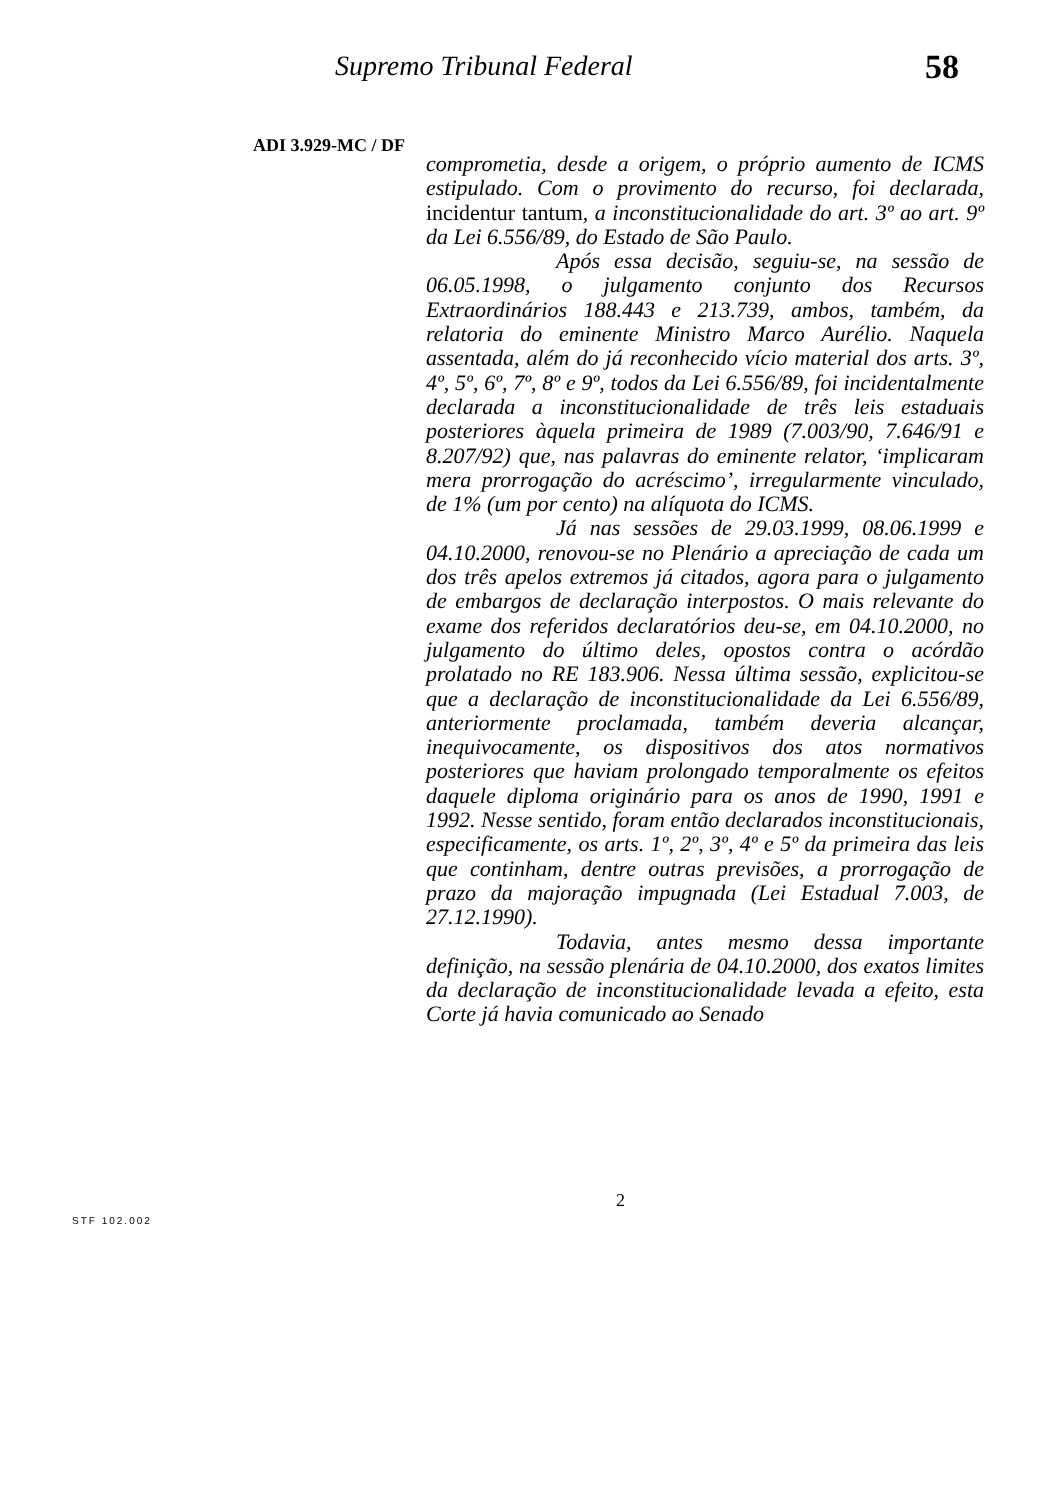Supremo Tribunal Federal 58
ADI 3.929-MC / DF
comprometia, desde a origem, o próprio aumento de ICMS estipulado. Com o provimento do recurso, foi declarada, incidentur tantum, a inconstitucionalidade do art. 3º ao art. 9º da Lei 6.556/89, do Estado de São Paulo.
Após essa decisão, seguiu-se, na sessão de 06.05.1998, o julgamento conjunto dos Recursos Extraordinários 188.443 e 213.739, ambos, também, da relatoria do eminente Ministro Marco Aurélio. Naquela assentada, além do já reconhecido vício material dos arts. 3º, 4º, 5º, 6º, 7º, 8º e 9º, todos da Lei 6.556/89, foi incidentalmente declarada a inconstitucionalidade de três leis estaduais posteriores àquela primeira de 1989 (7.003/90, 7.646/91 e 8.207/92) que, nas palavras do eminente relator, ‘implicaram mera prorrogação do acréscimo’, irregularmente vinculado, de 1% (um por cento) na alíquota do ICMS.
Já nas sessões de 29.03.1999, 08.06.1999 e 04.10.2000, renovou-se no Plenário a apreciação de cada um dos três apelos extremos já citados, agora para o julgamento de embargos de declaração interpostos. O mais relevante do exame dos referidos declaratórios deu-se, em 04.10.2000, no julgamento do último deles, opostos contra o acórdão prolatado no RE 183.906. Nessa última sessão, explicitou-se que a declaração de inconstitucionalidade da Lei 6.556/89, anteriormente proclamada, também deveria alcançar, inequivocamente, os dispositivos dos atos normativos posteriores que haviam prolongado temporalmente os efeitos daquele diploma originário para os anos de 1990, 1991 e 1992. Nesse sentido, foram então declarados inconstitucionais, especificamente, os arts. 1º, 2º, 3º, 4º e 5º da primeira das leis que continham, dentre outras previsões, a prorrogação de prazo da majoração impugnada (Lei Estadual 7.003, de 27.12.1990).
Todavia, antes mesmo dessa importante definição, na sessão plenária de 04.10.2000, dos exatos limites da declaração de inconstitucionalidade levada a efeito, esta Corte já havia comunicado ao Senado
2
STF 102.002